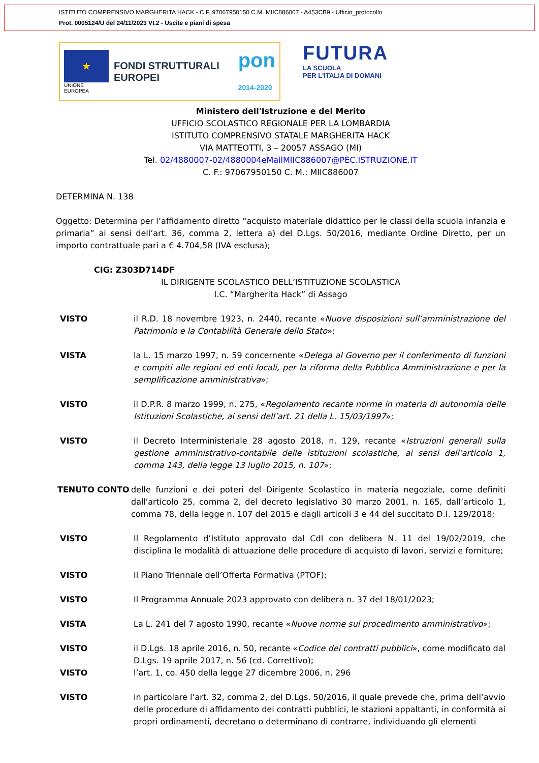ISTITUTO COMPRENSIVO MARGHERITA HACK - C.F. 97067950150 C.M. MIIC886007 - A453CB9 - Ufficio_protocollo
Prot. 0005124/U del 24/11/2023 VI.2 - Uscite e piani di spesa
★
UNIONE EUROPEA
FONDI STRUTTURALI EUROPEI
pon
2014-2020
FUTURA
LA SCUOLA
PER L'ITALIA DI DOMANI
Ministero dell'Istruzione e del Merito
UFFICIO SCOLASTICO REGIONALE PER LA LOMBARDIA
ISTITUTO COMPRENSIVO STATALE MARGHERITA HACK
VIA MATTEOTTI, 3 – 20057 ASSAGO (MI)
Tel. 02/4880007-02/4880004eMailMIIC886007@PEC.ISTRUZIONE.IT
C. F.: 97067950150 C. M.: MIIC886007
DETERMINA N. 138
Oggetto: Determina per l’affidamento diretto “acquisto materiale didattico per le classi della scuola infanzia e primaria” ai sensi dell’art. 36, comma 2, lettera a) del D.Lgs. 50/2016, mediante Ordine Diretto, per un importo contrattuale pari a € 4.704,58 (IVA esclusa);
CIG: Z303D714DF
IL DIRIGENTE SCOLASTICO DELL’ISTITUZIONE SCOLASTICA
I.C. “Margherita Hack” di Assago
VISTO il R.D. 18 novembre 1923, n. 2440, recante «Nuove disposizioni sull’amministrazione del Patrimonio e la Contabilità Generale dello Stato»;
VISTA la L. 15 marzo 1997, n. 59 concernente «Delega al Governo per il conferimento di funzioni e compiti alle regioni ed enti locali, per la riforma della Pubblica Amministrazione e per la semplificazione amministrativa»;
VISTO il D.P.R. 8 marzo 1999, n. 275, «Regolamento recante norme in materia di autonomia delle Istituzioni Scolastiche, ai sensi dell’art. 21 della L. 15/03/1997»;
VISTO il Decreto Interministeriale 28 agosto 2018, n. 129, recante «Istruzioni generali sulla gestione amministrativo-contabile delle istituzioni scolastiche, ai sensi dell’articolo 1, comma 143, della legge 13 luglio 2015, n. 107»;
TENUTO CONTO delle funzioni e dei poteri del Dirigente Scolastico in materia negoziale, come definiti dall'articolo 25, comma 2, del decreto legislativo 30 marzo 2001, n. 165, dall’articolo 1, comma 78, della legge n. 107 del 2015 e dagli articoli 3 e 44 del succitato D.I. 129/2018;
VISTO Il Regolamento d’Istituto approvato dal CdI con delibera N. 11 del 19/02/2019, che disciplina le modalità di attuazione delle procedure di acquisto di lavori, servizi e forniture;
VISTO Il Piano Triennale dell’Offerta Formativa (PTOF);
VISTO Il Programma Annuale 2023 approvato con delibera n. 37 del 18/01/2023;
VISTA La L. 241 del 7 agosto 1990, recante «Nuove norme sul procedimento amministrativo»;
VISTO il D.Lgs. 18 aprile 2016, n. 50, recante «Codice dei contratti pubblici», come modificato dal D.Lgs. 19 aprile 2017, n. 56 (cd. Correttivo);
VISTO l’art. 1, co. 450 della legge 27 dicembre 2006, n. 296
VISTO in particolare l’art. 32, comma 2, del D.Lgs. 50/2016, il quale prevede che, prima dell’avvio delle procedure di affidamento dei contratti pubblici, le stazioni appaltanti, in conformità ai propri ordinamenti, decretano o determinano di contrarre, individuando gli elementi